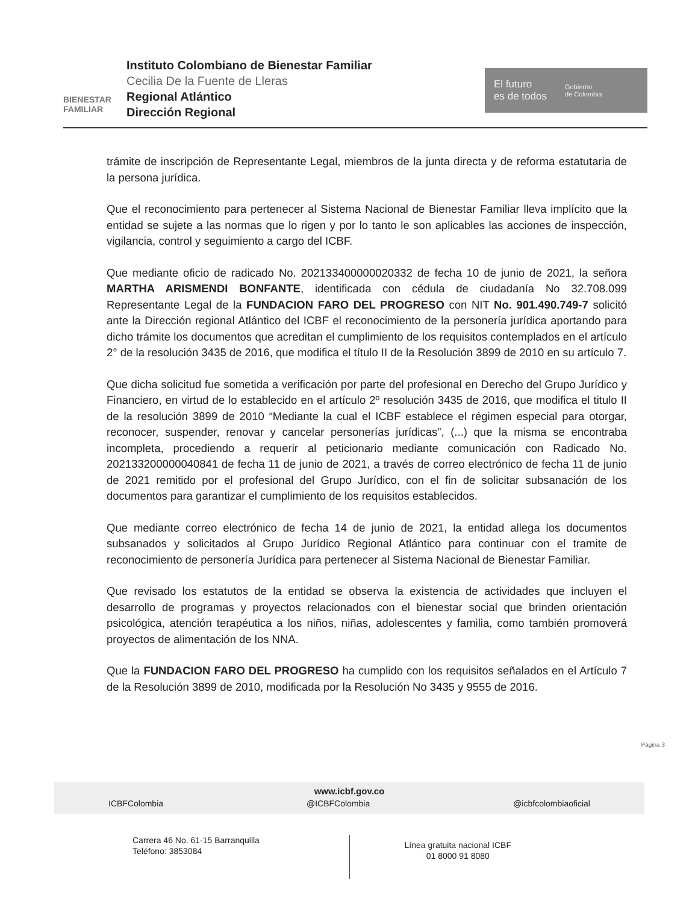BIENESTAR FAMILIAR
Instituto Colombiano de Bienestar Familiar
Cecilia De la Fuente de Lleras
Regional Atlántico
Dirección Regional
El futuro
es de todos
Gobierno
de Colombia
trámite de inscripción de Representante Legal, miembros de la junta directa y de reforma estatutaria de la persona jurídica.
Que el reconocimiento para pertenecer al Sistema Nacional de Bienestar Familiar lleva implícito que la entidad se sujete a las normas que lo rigen y por lo tanto le son aplicables las acciones de inspección, vigilancia, control y seguimiento a cargo del ICBF.
Que mediante oficio de radicado No. 202133400000020332 de fecha 10 de junio de 2021, la señora MARTHA ARISMENDI BONFANTE, identificada con cédula de ciudadanía No 32.708.099 Representante Legal de la FUNDACION FARO DEL PROGRESO con NIT No. 901.490.749-7 solicitó ante la Dirección regional Atlántico del ICBF el reconocimiento de la personería jurídica aportando para dicho trámite los documentos que acreditan el cumplimiento de los requisitos contemplados en el artículo 2° de la resolución 3435 de 2016, que modifica el título II de la Resolución 3899 de 2010 en su artículo 7.
Que dicha solicitud fue sometida a verificación por parte del profesional en Derecho del Grupo Jurídico y Financiero, en virtud de lo establecido en el artículo 2º resolución 3435 de 2016, que modifica el titulo II de la resolución 3899 de 2010 “Mediante la cual el ICBF establece el régimen especial para otorgar, reconocer, suspender, renovar y cancelar personerías jurídicas”, (...) que la misma se encontraba incompleta, procediendo a requerir al peticionario mediante comunicación con Radicado No. 202133200000040841 de fecha 11 de junio de 2021, a través de correo electrónico de fecha 11 de junio de 2021 remitido por el profesional del Grupo Jurídico, con el fin de solicitar subsanación de los documentos para garantizar el cumplimiento de los requisitos establecidos.
Que mediante correo electrónico de fecha 14 de junio de 2021, la entidad allega los documentos subsanados y solicitados al Grupo Jurídico Regional Atlántico para continuar con el tramite de reconocimiento de personería Jurídica para pertenecer al Sistema Nacional de Bienestar Familiar.
Que revisado los estatutos de la entidad se observa la existencia de actividades que incluyen el desarrollo de programas y proyectos relacionados con el bienestar social que brinden orientación psicológica, atención terapéutica a los niños, niñas, adolescentes y familia, como también promoverá proyectos de alimentación de los NNA.
Que la FUNDACION FARO DEL PROGRESO ha cumplido con los requisitos señalados en el Artículo 7 de la Resolución 3899 de 2010, modificada por la Resolución No 3435 y 9555 de 2016.
Página 3
www.icbf.gov.co
ICBFColombia @ICBFColombia @icbfcolombiaoficial
Carrera 46 No. 61-15 Barranquilla
Teléfono: 3853084
Línea gratuita nacional ICBF
01 8000 91 8080